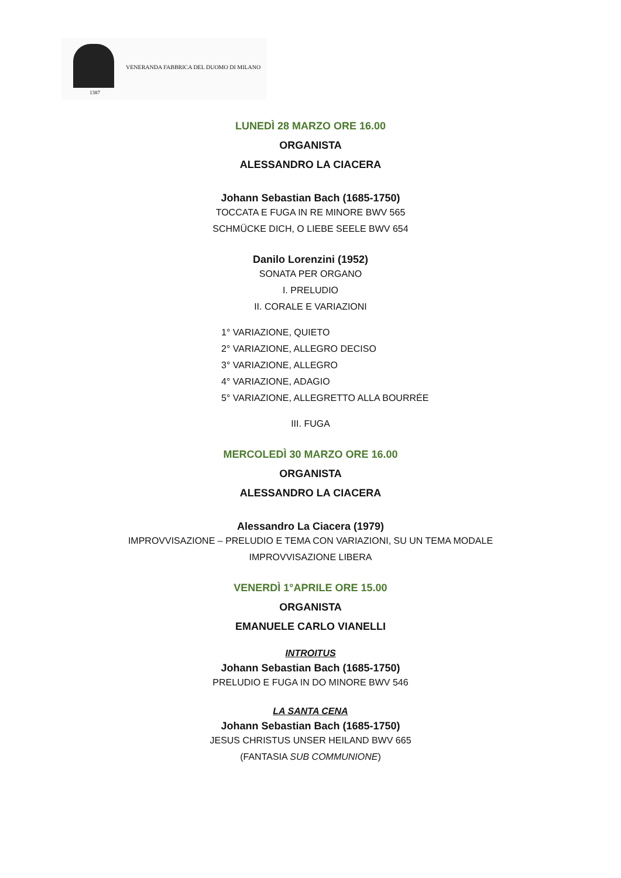1387
VENERANDA FABBRICA DEL DUOMO DI MILANO
LUNEDÌ 28 MARZO ORE 16.00
ORGANISTA
ALESSANDRO LA CIACERA
Johann Sebastian Bach (1685-1750)
TOCCATA E FUGA IN RE MINORE BWV 565
SCHMÜCKE DICH, O LIEBE SEELE BWV 654
Danilo Lorenzini (1952)
SONATA PER ORGANO
I. PRELUDIO
II. CORALE E VARIAZIONI
1° VARIAZIONE, QUIETO
2° VARIAZIONE, ALLEGRO DECISO
3° VARIAZIONE, ALLEGRO
4° VARIAZIONE, ADAGIO
5° VARIAZIONE, ALLEGRETTO ALLA BOURRÉE
III. FUGA
MERCOLEDÌ 30 MARZO ORE 16.00
ORGANISTA
ALESSANDRO LA CIACERA
Alessandro La Ciacera (1979)
IMPROVVISAZIONE – PRELUDIO E TEMA CON VARIAZIONI, SU UN TEMA MODALE
IMPROVVISAZIONE LIBERA
VENERDÌ 1°APRILE ORE 15.00
ORGANISTA
EMANUELE CARLO VIANELLI
INTROITUS
Johann Sebastian Bach (1685-1750)
PRELUDIO E FUGA IN DO MINORE BWV 546
LA SANTA CENA
Johann Sebastian Bach (1685-1750)
JESUS CHRISTUS UNSER HEILAND BWV 665
(FANTASIA SUB COMMUNIONE)